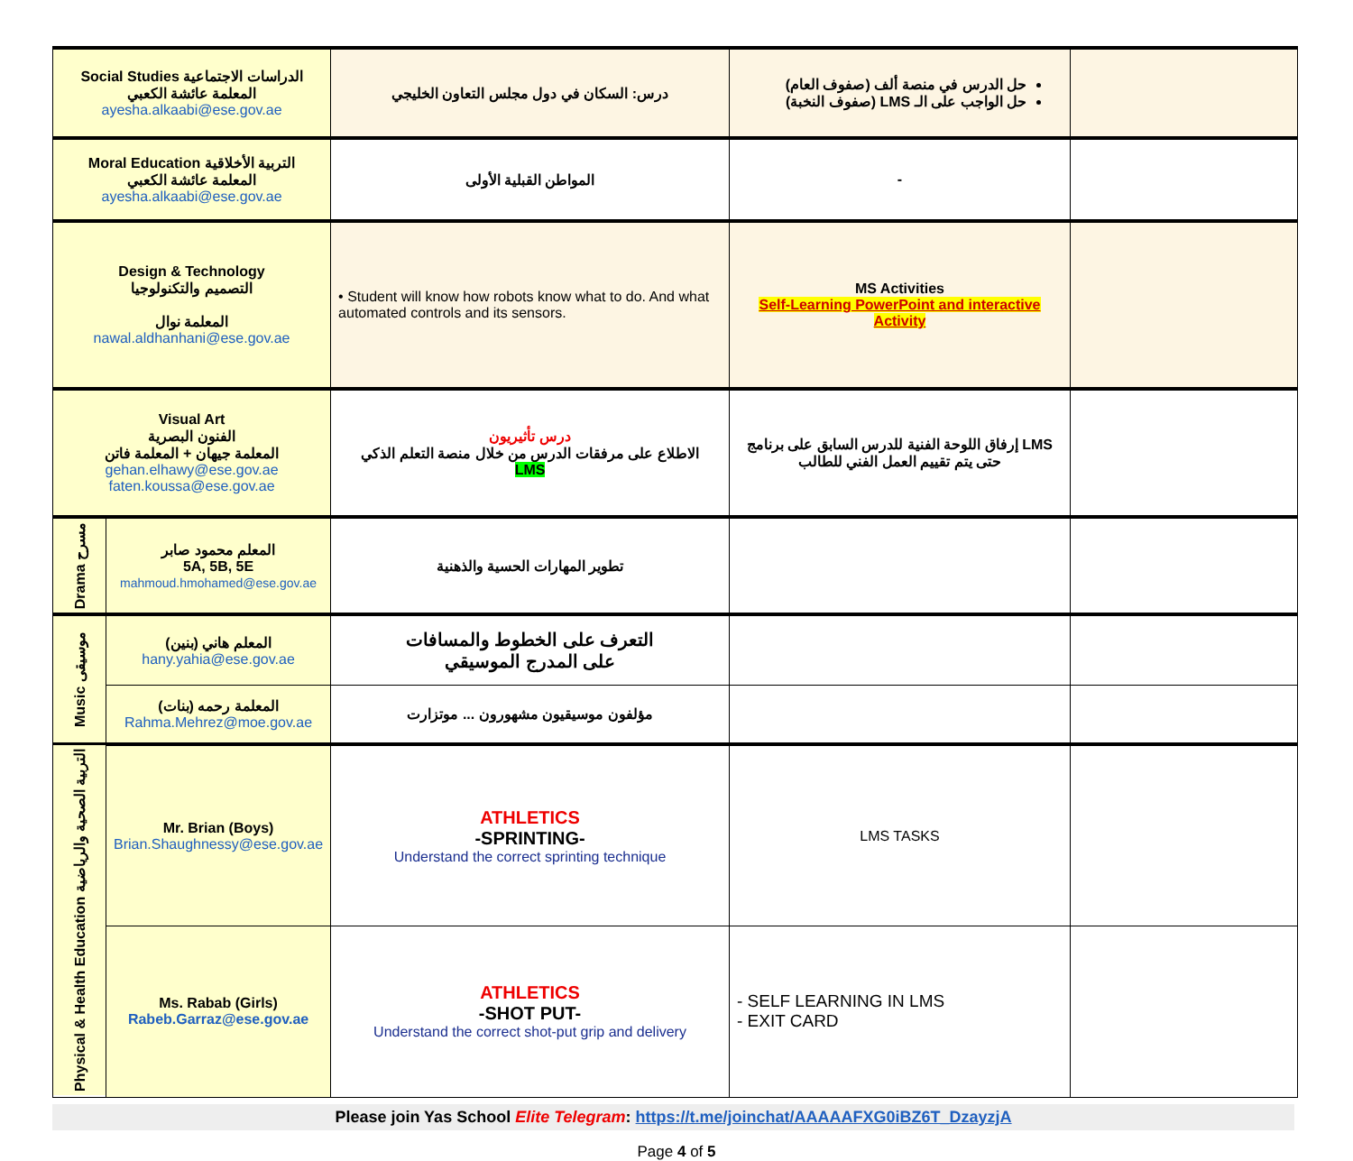| Social Studies الدراسات الاجتماعية المعلمة عائشة الكعبي ayesha.alkaabi@ese.gov.ae | | درس: السكان في دول مجلس التعاون الخليجي | حل الدرس في منصة ألف (صفوف العام) حل الواجب على الـ LMS (صفوف النخبة) | |
| Moral Education التربية الأخلاقية المعلمة عائشة الكعبي ayesha.alkaabi@ese.gov.ae | | المواطن القبلية الأولى | - | |
| Design & Technology التصميم والتكنولوجيا المعلمة نوال nawal.aldhanhani@ese.gov.ae | | • Student will know how robots know what to do. And what automated controls and its sensors. | MS Activities Self-Learning PowerPoint and interactive Activity | |
| Visual Art الفنون البصرية المعلمة جيهان + المعلمة فاتن gehan.elhawy@ese.gov.ae faten.koussa@ese.gov.ae | | درس تأثيريون الاطلاع على مرفقات الدرس من خلال منصة التعلم الذكي LMS | إرفاق اللوحة الفنية للدرس السابق على برنامج LMS حتى يتم تقييم العمل الفني للطالب | |
| Drama مسرح | المعلم محمود صابر 5A, 5B, 5E mahmoud.hmohamed@ese.gov.ae | تطوير المهارات الحسية والذهنية | | |
| Music موسيقى | المعلم هاني (بنين) hany.yahia@ese.gov.ae | التعرف على الخطوط والمسافات على المدرج الموسيقي | | |
| | المعلمة رحمه (بنات) Rahma.Mehrez@moe.gov.ae | مؤلفون موسيقيون مشهورون ... موتزارت | | |
| Physical & Health Education التربية الصحية والرياضية | Mr. Brian (Boys) Brian.Shaughnessy@ese.gov.ae | ATHLETICS -SPRINTING- Understand the correct sprinting technique | LMS TASKS | |
| | Ms. Rabab (Girls) Rabeb.Garraz@ese.gov.ae | ATHLETICS -SHOT PUT- Understand the correct shot-put grip and delivery | - SELF LEARNING IN LMS - EXIT CARD | |
Please join Yas School Elite Telegram: https://t.me/joinchat/AAAAAFXG0iBZ6T_DzayzjA
Page 4 of 5